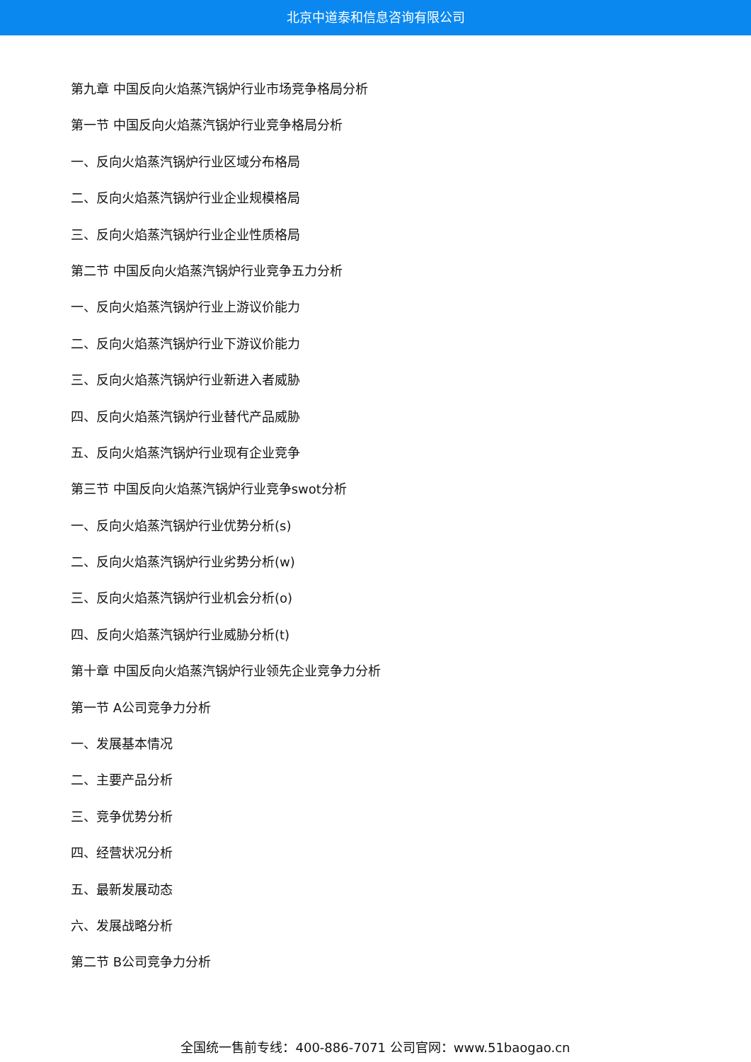北京中道泰和信息咨询有限公司
第九章 中国反向火焰蒸汽锅炉行业市场竞争格局分析
第一节 中国反向火焰蒸汽锅炉行业竞争格局分析
一、反向火焰蒸汽锅炉行业区域分布格局
二、反向火焰蒸汽锅炉行业企业规模格局
三、反向火焰蒸汽锅炉行业企业性质格局
第二节 中国反向火焰蒸汽锅炉行业竞争五力分析
一、反向火焰蒸汽锅炉行业上游议价能力
二、反向火焰蒸汽锅炉行业下游议价能力
三、反向火焰蒸汽锅炉行业新进入者威胁
四、反向火焰蒸汽锅炉行业替代产品威胁
五、反向火焰蒸汽锅炉行业现有企业竞争
第三节 中国反向火焰蒸汽锅炉行业竞争swot分析
一、反向火焰蒸汽锅炉行业优势分析(s)
二、反向火焰蒸汽锅炉行业劣势分析(w)
三、反向火焰蒸汽锅炉行业机会分析(o)
四、反向火焰蒸汽锅炉行业威胁分析(t)
第十章 中国反向火焰蒸汽锅炉行业领先企业竞争力分析
第一节 A公司竞争力分析
一、发展基本情况
二、主要产品分析
三、竞争优势分析
四、经营状况分析
五、最新发展动态
六、发展战略分析
第二节 B公司竞争力分析
全国统一售前专线：400-886-7071 公司官网：www.51baogao.cn